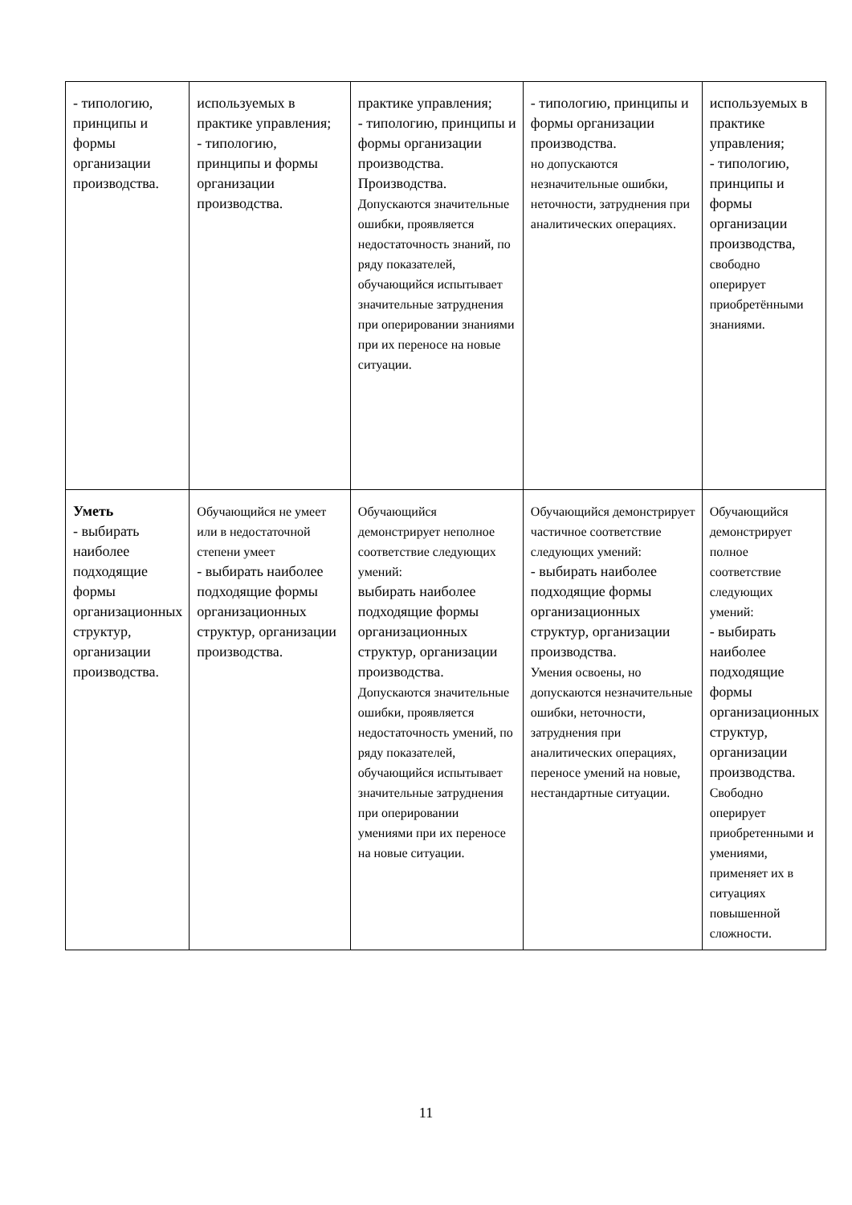| - типологию, принципы и формы организации производства. | используемых в практике управления; - типологию, принципы и формы организации производства. | практике управления; - типологию, принципы и формы организации производства. Производства. Допускаются значительные ошибки, проявляется недостаточность знаний, по ряду показателей, обучающийся испытывает значительные затруднения при оперировании знаниями при их переносе на новые ситуации. | - типологию, принципы и формы организации производства. но допускаются незначительные ошибки, неточности, затруднения при аналитических операциях. | используемых в практике управления; - типологию, принципы и формы организации производства, свободно оперирует приобретёнными знаниями. |
| Уметь - выбирать наиболее подходящие формы организационных структур, организации производства. | Обучающийся не умеет или в недостаточной степени умеет - выбирать наиболее подходящие формы организационных структур, организации производства. | Обучающийся демонстрирует неполное соответствие следующих умений: выбирать наиболее подходящие формы организационных структур, организации производства. Допускаются значительные ошибки, проявляется недостаточность умений, по ряду показателей, обучающийся испытывает значительные затруднения при оперировании умениями при их переносе на новые ситуации. | Обучающийся демонстрирует частичное соответствие следующих умений: - выбирать наиболее подходящие формы организационных структур, организации производства. Умения освоены, но допускаются незначительные ошибки, неточности, затруднения при аналитических операциях, переносе умений на новые, нестандартные ситуации. | Обучающийся демонстрирует полное соответствие следующих умений: - выбирать наиболее подходящие формы организационных структур, организации производства. Свободно оперирует приобретенными и умениями, применяет их в ситуациях повышенной сложности. |
11